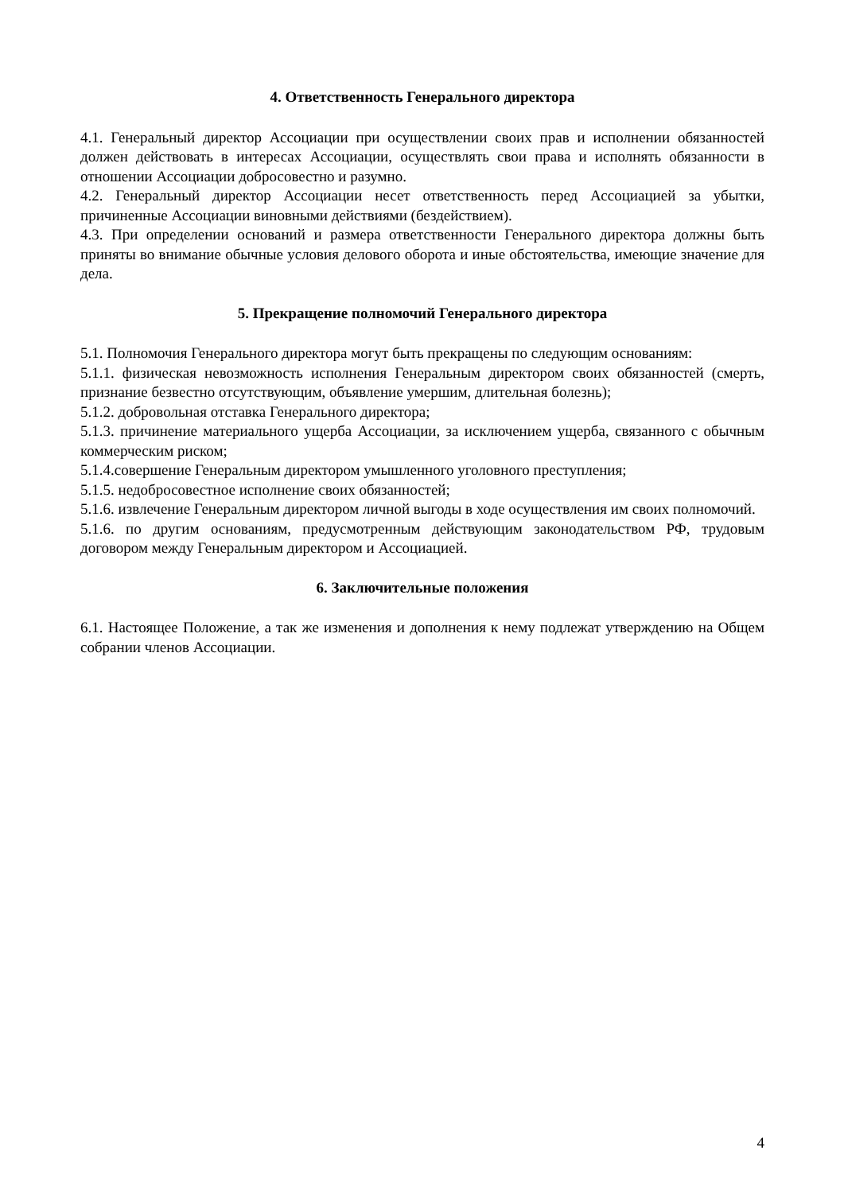4. Ответственность Генерального директора
4.1. Генеральный директор Ассоциации при осуществлении своих прав и исполнении обязанностей должен действовать в интересах Ассоциации, осуществлять свои права и исполнять обязанности в отношении Ассоциации добросовестно и разумно.
4.2. Генеральный директор Ассоциации несет ответственность перед Ассоциацией за убытки, причиненные Ассоциации виновными действиями (бездействием).
4.3. При определении оснований и размера ответственности Генерального директора должны быть приняты во внимание обычные условия делового оборота и иные обстоятельства, имеющие значение для дела.
5. Прекращение полномочий Генерального директора
5.1. Полномочия Генерального директора могут быть прекращены по следующим основаниям:
5.1.1. физическая невозможность исполнения Генеральным директором своих обязанностей (смерть, признание безвестно отсутствующим, объявление умершим, длительная болезнь);
5.1.2. добровольная отставка Генерального директора;
5.1.3. причинение материального ущерба Ассоциации, за исключением ущерба, связанного с обычным коммерческим риском;
5.1.4.совершение Генеральным директором умышленного уголовного преступления;
5.1.5. недобросовестное исполнение своих обязанностей;
5.1.6. извлечение Генеральным директором личной выгоды в ходе осуществления им своих полномочий.
5.1.6. по другим основаниям, предусмотренным действующим законодательством РФ, трудовым договором между Генеральным директором и Ассоциацией.
6. Заключительные положения
6.1. Настоящее Положение, а так же изменения и дополнения к нему подлежат утверждению на Общем собрании членов Ассоциации.
4